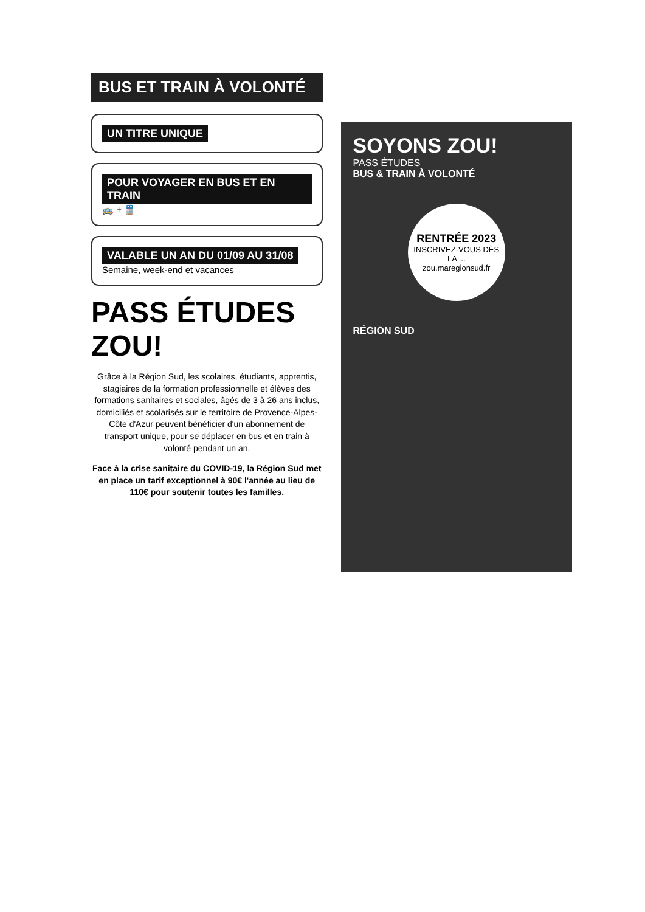BUS ET TRAIN À VOLONTÉ
UN TITRE UNIQUE
POUR VOYAGER EN BUS ET EN TRAIN
🚌 + 🚆
VALABLE UN AN DU 01/09 AU 31/08
Semaine, week-end et vacances
PASS ÉTUDES ZOU!
Grâce à la Région Sud, les scolaires, étudiants, apprentis, stagiaires de la formation professionnelle et élèves des formations sanitaires et sociales, âgés de 3 à 26 ans inclus, domiciliés et scolarisés sur le territoire de Provence-Alpes-Côte d'Azur peuvent bénéficier d'un abonnement de transport unique, pour se déplacer en bus et en train à volonté pendant un an.
Face à la crise sanitaire du COVID-19, la Région Sud met en place un tarif exceptionnel à 90€ l'année au lieu de 110€ pour soutenir toutes les familles.
SOYONS ZOU!
PASS ÉTUDES
BUS & TRAIN À VOLONTÉ
RENTRÉE 2023
INSCRIVEZ-VOUS DÈS LA ...
zou.maregionsud.fr
RÉGION SUD